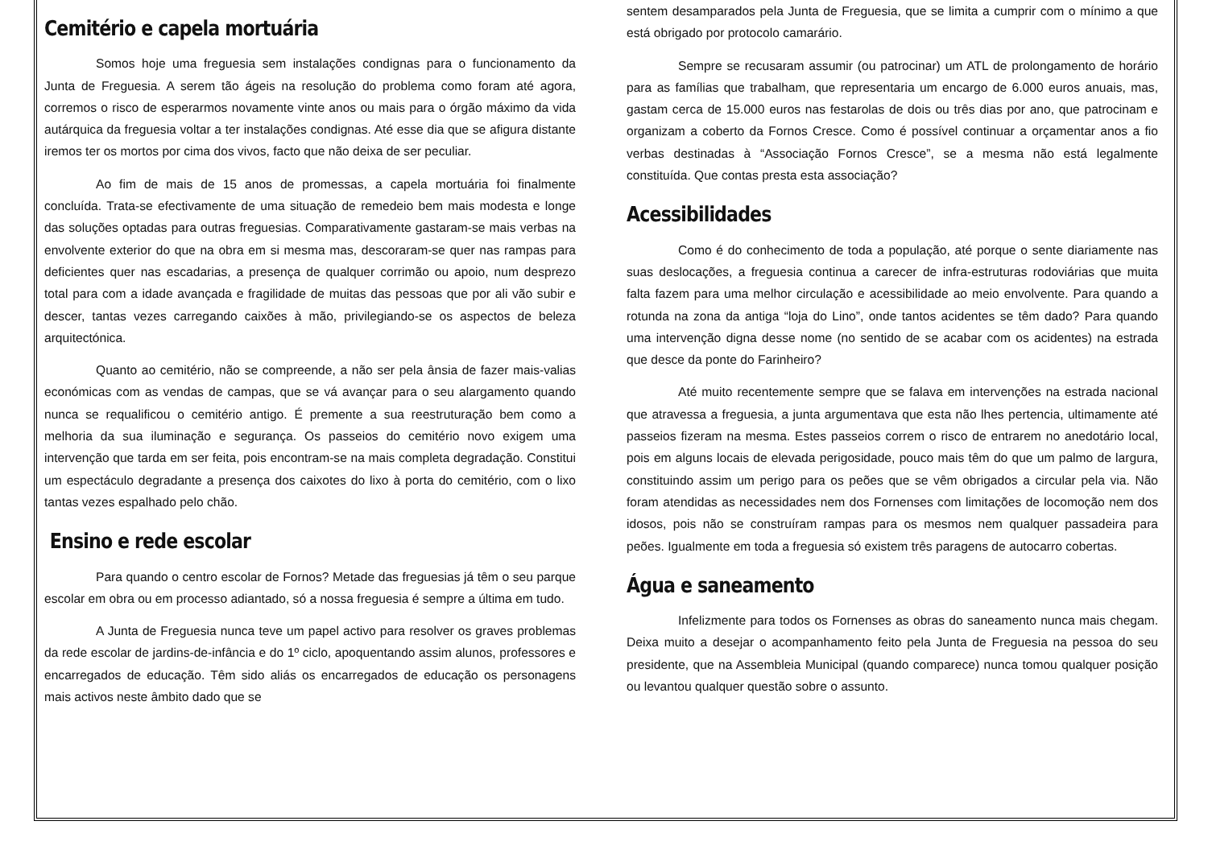Cemitério e capela mortuária
Somos hoje uma freguesia sem instalações condignas para o funcionamento da Junta de Freguesia. A serem tão ágeis na resolução do problema como foram até agora, corremos o risco de esperarmos novamente vinte anos ou mais para o órgão máximo da vida autárquica da freguesia voltar a ter instalações condignas. Até esse dia que se afigura distante iremos ter os mortos por cima dos vivos, facto que não deixa de ser peculiar.
Ao fim de mais de 15 anos de promessas, a capela mortuária foi finalmente concluída. Trata-se efectivamente de uma situação de remedeio bem mais modesta e longe das soluções optadas para outras freguesias. Comparativamente gastaram-se mais verbas na envolvente exterior do que na obra em si mesma mas, descoraram-se quer nas rampas para deficientes quer nas escadarias, a presença de qualquer corrimão ou apoio, num desprezo total para com a idade avançada e fragilidade de muitas das pessoas que por ali vão subir e descer, tantas vezes carregando caixões à mão, privilegiando-se os aspectos de beleza arquitectónica.
Quanto ao cemitério, não se compreende, a não ser pela ânsia de fazer mais-valias económicas com as vendas de campas, que se vá avançar para o seu alargamento quando nunca se requalificou o cemitério antigo. É premente a sua reestruturação bem como a melhoria da sua iluminação e segurança. Os passeios do cemitério novo exigem uma intervenção que tarda em ser feita, pois encontram-se na mais completa degradação. Constitui um espectáculo degradante a presença dos caixotes do lixo à porta do cemitério, com o lixo tantas vezes espalhado pelo chão.
Ensino e rede escolar
Para quando o centro escolar de Fornos? Metade das freguesias já têm o seu parque escolar em obra ou em processo adiantado, só a nossa freguesia é sempre a última em tudo.
A Junta de Freguesia nunca teve um papel activo para resolver os graves problemas da rede escolar de jardins-de-infância e do 1º ciclo, apoquentando assim alunos, professores e encarregados de educação. Têm sido aliás os encarregados de educação os personagens mais activos neste âmbito dado que se
sentem desamparados pela Junta de Freguesia, que se limita a cumprir com o mínimo a que está obrigado por protocolo camarário.
Sempre se recusaram assumir (ou patrocinar) um ATL de prolongamento de horário para as famílias que trabalham, que representaria um encargo de 6.000 euros anuais, mas, gastam cerca de 15.000 euros nas festarolas de dois ou três dias por ano, que patrocinam e organizam a coberto da Fornos Cresce. Como é possível continuar a orçamentar anos a fio verbas destinadas à “Associação Fornos Cresce”, se a mesma não está legalmente constituída. Que contas presta esta associação?
Acessibilidades
Como é do conhecimento de toda a população, até porque o sente diariamente nas suas deslocações, a freguesia continua a carecer de infra-estruturas rodoviárias que muita falta fazem para uma melhor circulação e acessibilidade ao meio envolvente. Para quando a rotunda na zona da antiga “loja do Lino”, onde tantos acidentes se têm dado? Para quando uma intervenção digna desse nome (no sentido de se acabar com os acidentes) na estrada que desce da ponte do Farinheiro?
Até muito recentemente sempre que se falava em intervenções na estrada nacional que atravessa a freguesia, a junta argumentava que esta não lhes pertencia, ultimamente até passeios fizeram na mesma. Estes passeios correm o risco de entrarem no anedotário local, pois em alguns locais de elevada perigosidade, pouco mais têm do que um palmo de largura, constituindo assim um perigo para os peões que se vêm obrigados a circular pela via. Não foram atendidas as necessidades nem dos Fornenses com limitações de locomoção nem dos idosos, pois não se construíram rampas para os mesmos nem qualquer passadeira para peões. Igualmente em toda a freguesia só existem três paragens de autocarro cobertas.
Água e saneamento
Infelizmente para todos os Fornenses as obras do saneamento nunca mais chegam. Deixa muito a desejar o acompanhamento feito pela Junta de Freguesia na pessoa do seu presidente, que na Assembleia Municipal (quando comparece) nunca tomou qualquer posição ou levantou qualquer questão sobre o assunto.